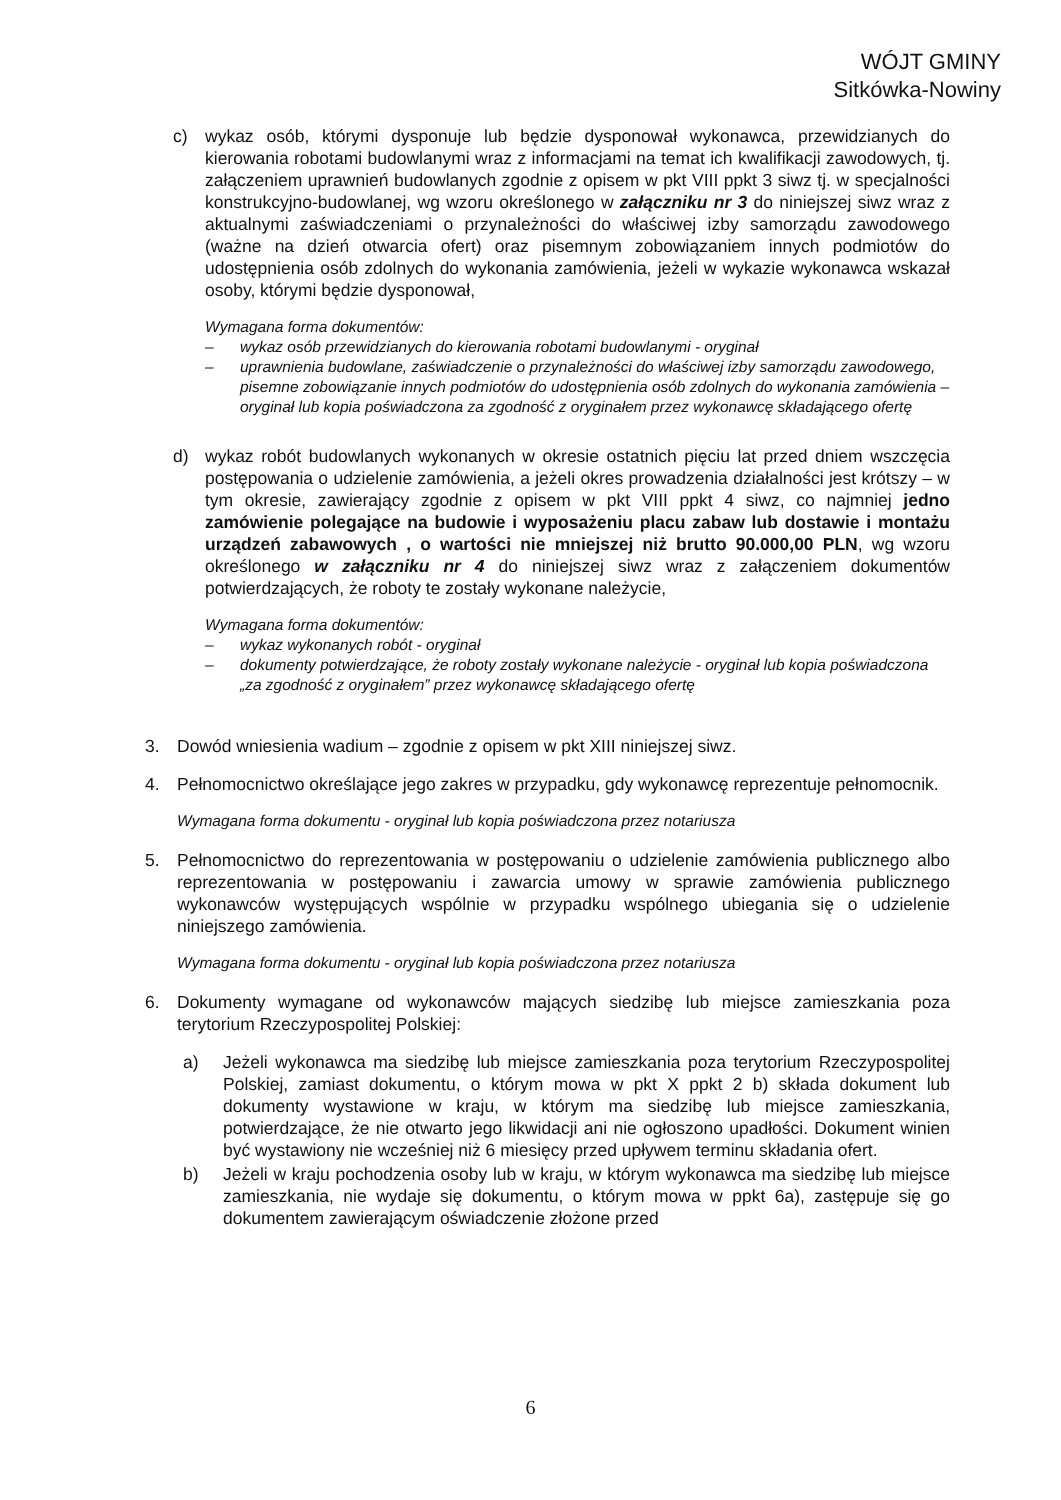WÓJT GMINY
Sitkówka-Nowiny
c) wykaz osób, którymi dysponuje lub będzie dysponował wykonawca, przewidzianych do kierowania robotami budowlanymi wraz z informacjami na temat ich kwalifikacji zawodowych, tj. załączeniem uprawnień budowlanych zgodnie z opisem w pkt VIII ppkt 3 siwz tj. w specjalności konstrukcyjno-budowlanej, wg wzoru określonego w załączniku nr 3 do niniejszej siwz wraz z aktualnymi zaświadczeniami o przynależności do właściwej izby samorządu zawodowego (ważne na dzień otwarcia ofert) oraz pisemnym zobowiązaniem innych podmiotów do udostępnienia osób zdolnych do wykonania zamówienia, jeżeli w wykazie wykonawca wskazał osoby, którymi będzie dysponował,
Wymagana forma dokumentów:
– wykaz osób przewidzianych do kierowania robotami budowlanymi - oryginał
– uprawnienia budowlane, zaświadczenie o przynależności do właściwej izby samorządu zawodowego, pisemne zobowiązanie innych podmiotów do udostępnienia osób zdolnych do wykonania zamówienia – oryginał lub kopia poświadczona za zgodność z oryginałem przez wykonawcę składającego ofertę
d) wykaz robót budowlanych wykonanych w okresie ostatnich pięciu lat przed dniem wszczęcia postępowania o udzielenie zamówienia, a jeżeli okres prowadzenia działalności jest krótszy – w tym okresie, zawierający zgodnie z opisem w pkt VIII ppkt 4 siwz, co najmniej jedno zamówienie polegające na budowie i wyposażeniu placu zabaw lub dostawie i montażu urządzeń zabawowych , o wartości nie mniejszej niż brutto 90.000,00 PLN, wg wzoru określonego w załączniku nr 4 do niniejszej siwz wraz z załączeniem dokumentów potwierdzających, że roboty te zostały wykonane należycie,
Wymagana forma dokumentów:
– wykaz wykonanych robót - oryginał
– dokumenty potwierdzające, że roboty zostały wykonane należycie - oryginał lub kopia poświadczona „za zgodność z oryginałem” przez wykonawcę składającego ofertę
3. Dowód wniesienia wadium – zgodnie z opisem w pkt XIII niniejszej siwz.
4. Pełnomocnictwo określające jego zakres w przypadku, gdy wykonawcę reprezentuje pełnomocnik.
Wymagana forma dokumentu - oryginał lub kopia poświadczona przez notariusza
5. Pełnomocnictwo do reprezentowania w postępowaniu o udzielenie zamówienia publicznego albo reprezentowania w postępowaniu i zawarcia umowy w sprawie zamówienia publicznego wykonawców występujących wspólnie w przypadku wspólnego ubiegania się o udzielenie niniejszego zamówienia.
Wymagana forma dokumentu - oryginał lub kopia poświadczona przez notariusza
6. Dokumenty wymagane od wykonawców mających siedzibę lub miejsce zamieszkania poza terytorium Rzeczypospolitej Polskiej:
a) Jeżeli wykonawca ma siedzibę lub miejsce zamieszkania poza terytorium Rzeczypospolitej Polskiej, zamiast dokumentu, o którym mowa w pkt X ppkt 2 b) składa dokument lub dokumenty wystawione w kraju, w którym ma siedzibę lub miejsce zamieszkania, potwierdzające, że nie otwarto jego likwidacji ani nie ogłoszono upadłości. Dokument winien być wystawiony nie wcześniej niż 6 miesięcy przed upływem terminu składania ofert.
b) Jeżeli w kraju pochodzenia osoby lub w kraju, w którym wykonawca ma siedzibę lub miejsce zamieszkania, nie wydaje się dokumentu, o którym mowa w ppkt 6a), zastępuje się go dokumentem zawierającym oświadczenie złożone przed
6